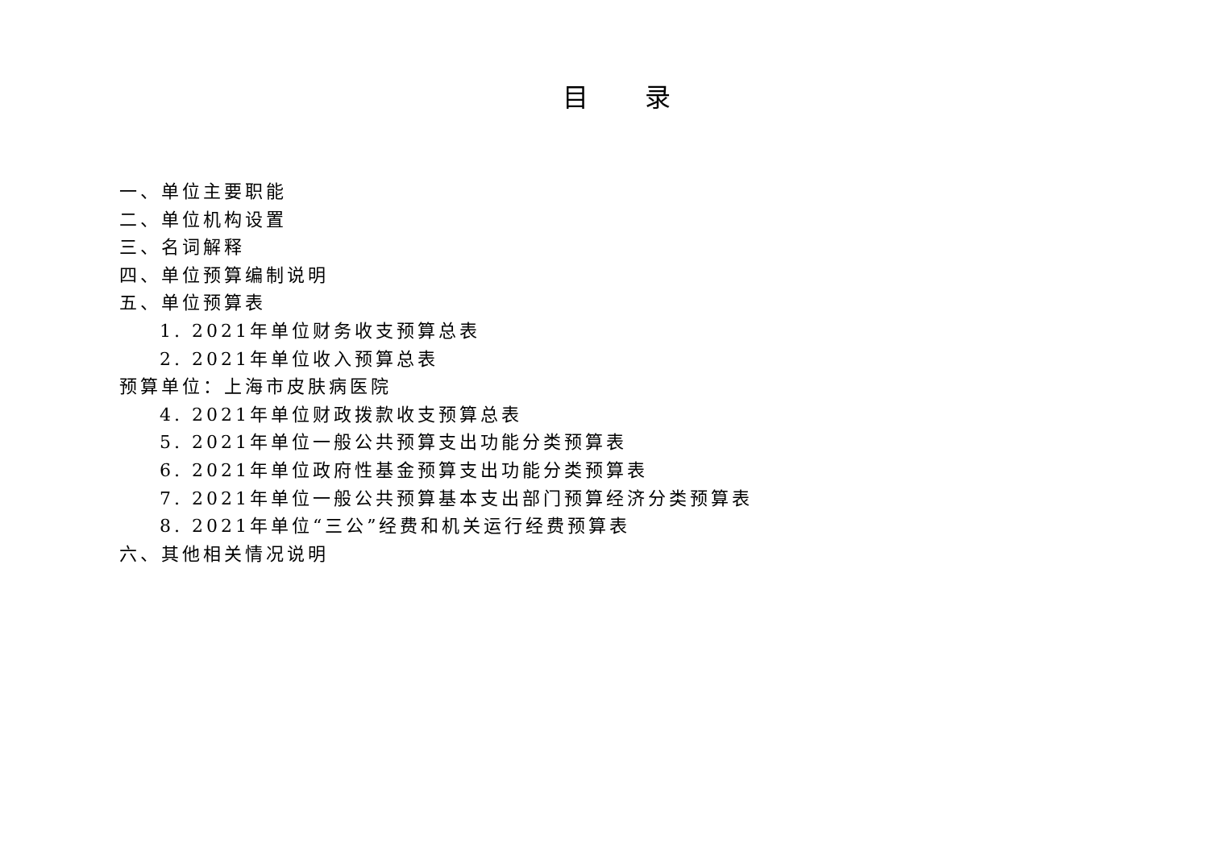目 录
一、单位主要职能
二、单位机构设置
三、名词解释
四、单位预算编制说明
五、单位预算表
1. 2021年单位财务收支预算总表
2. 2021年单位收入预算总表
预算单位：上海市皮肤病医院
4. 2021年单位财政拨款收支预算总表
5. 2021年单位一般公共预算支出功能分类预算表
6. 2021年单位政府性基金预算支出功能分类预算表
7. 2021年单位一般公共预算基本支出部门预算经济分类预算表
8. 2021年单位“三公”经费和机关运行经费预算表
六、其他相关情况说明